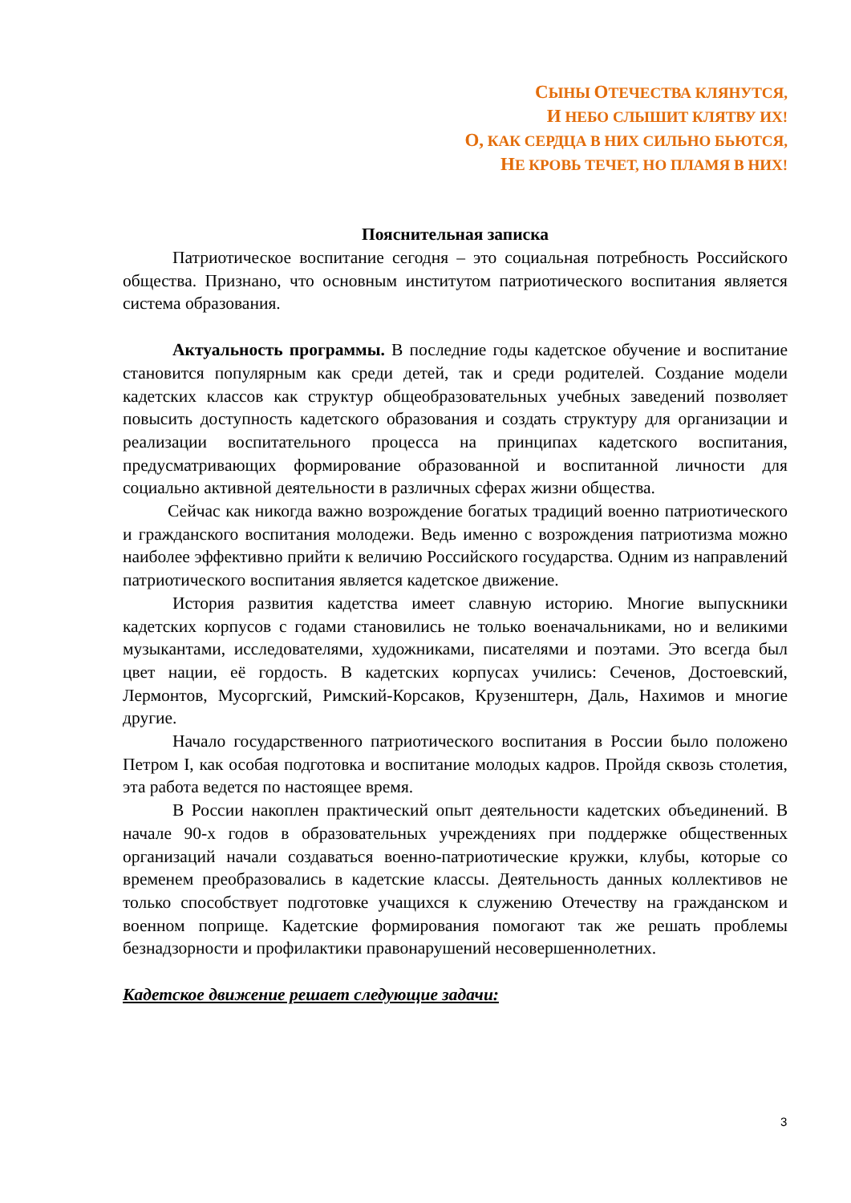СЫНЫ ОТЕЧЕСТВА КЛЯНУТСЯ,
И НЕБО СЛЫШИТ КЛЯТВУ ИХ!
О, КАК СЕРДЦА В НИХ СИЛЬНО БЬЮТСЯ,
НЕ КРОВЬ ТЕЧЕТ, НО ПЛАМЯ В НИХ!
Пояснительная записка
Патриотическое воспитание сегодня – это социальная потребность Российского общества. Признано, что основным институтом патриотического воспитания является система образования.
Актуальность программы. В последние годы кадетское обучение и воспитание становится популярным как среди детей, так и среди родителей. Создание модели кадетских классов как структур общеобразовательных учебных заведений позволяет повысить доступность кадетского образования и создать структуру для организации и реализации воспитательного процесса на принципах кадетского воспитания, предусматривающих формирование образованной и воспитанной личности для социально активной деятельности в различных сферах жизни общества.
Сейчас как никогда важно возрождение богатых традиций военно патриотического и гражданского воспитания молодежи. Ведь именно с возрождения патриотизма можно наиболее эффективно прийти к величию Российского государства. Одним из направлений патриотического воспитания является кадетское движение.
История развития кадетства имеет славную историю. Многие выпускники кадетских корпусов с годами становились не только военачальниками, но и великими музыкантами, исследователями, художниками, писателями и поэтами. Это всегда был цвет нации, её гордость. В кадетских корпусах учились: Сеченов, Достоевский, Лермонтов, Мусоргский, Римский-Корсаков, Крузенштерн, Даль, Нахимов и многие другие.
Начало государственного патриотического воспитания в России было положено Петром I, как особая подготовка и воспитание молодых кадров. Пройдя сквозь столетия, эта работа ведется по настоящее время.
В России накоплен практический опыт деятельности кадетских объединений. В начале 90-х годов в образовательных учреждениях при поддержке общественных организаций начали создаваться военно-патриотические кружки, клубы, которые со временем преобразовались в кадетские классы. Деятельность данных коллективов не только способствует подготовке учащихся к служению Отечеству на гражданском и военном поприще. Кадетские формирования помогают так же решать проблемы безнадзорности и профилактики правонарушений несовершеннолетних.
Кадетское движение решает следующие задачи:
3